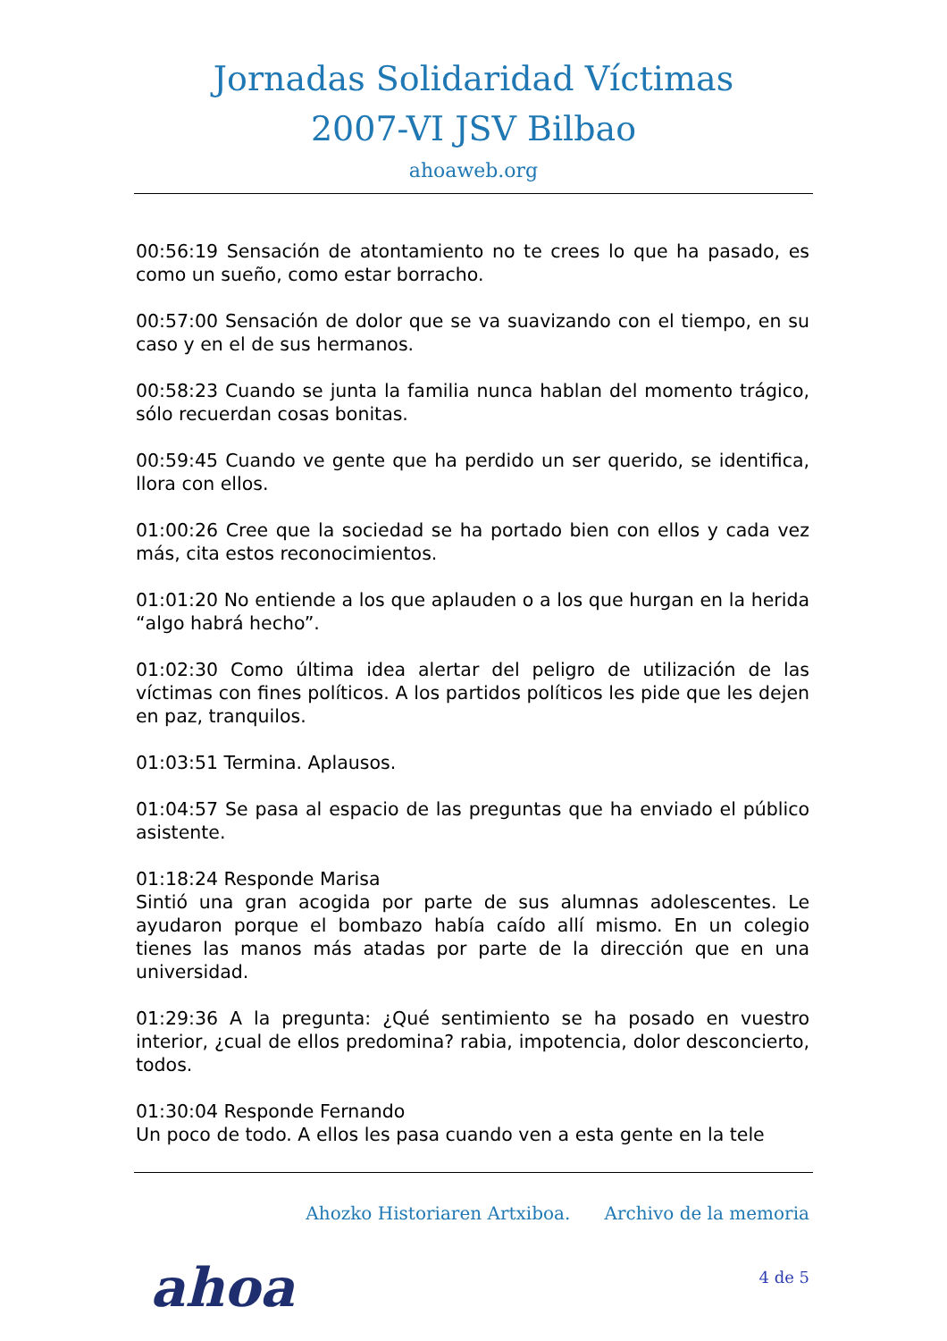Jornadas Solidaridad Víctimas
2007-VI JSV Bilbao
ahoaweb.org
00:56:19 Sensación de atontamiento no te crees lo que ha pasado, es como un sueño, como estar borracho.
00:57:00 Sensación de dolor que se va suavizando con el tiempo, en su caso y en el de sus hermanos.
00:58:23 Cuando se junta la familia nunca hablan del momento trágico, sólo recuerdan cosas bonitas.
00:59:45 Cuando ve gente que ha perdido un ser querido, se identifica, llora con ellos.
01:00:26 Cree que la sociedad se ha portado bien con ellos y cada vez más, cita estos reconocimientos.
01:01:20 No entiende a los que aplauden o a los que hurgan en la herida “algo habrá hecho”.
01:02:30 Como última idea alertar del peligro de utilización de las víctimas con fines políticos. A los partidos políticos les pide que les dejen en paz, tranquilos.
01:03:51 Termina. Aplausos.
01:04:57 Se pasa al espacio de las preguntas que ha enviado el público asistente.
01:18:24 Responde Marisa
Sintió una gran acogida por parte de sus alumnas adolescentes. Le ayudaron porque el bombazo había caído allí mismo. En un colegio tienes las manos más atadas por parte de la dirección que en una universidad.
01:29:36 A la pregunta: ¿Qué sentimiento se ha posado en vuestro interior, ¿cual de ellos predomina? rabia, impotencia, dolor desconcierto, todos.
01:30:04 Responde Fernando
Un poco de todo. A ellos les pasa cuando ven a esta gente en la tele
Ahozko Historiaren Artxiboa. Archivo de la memoria
ahoa 4 de 5